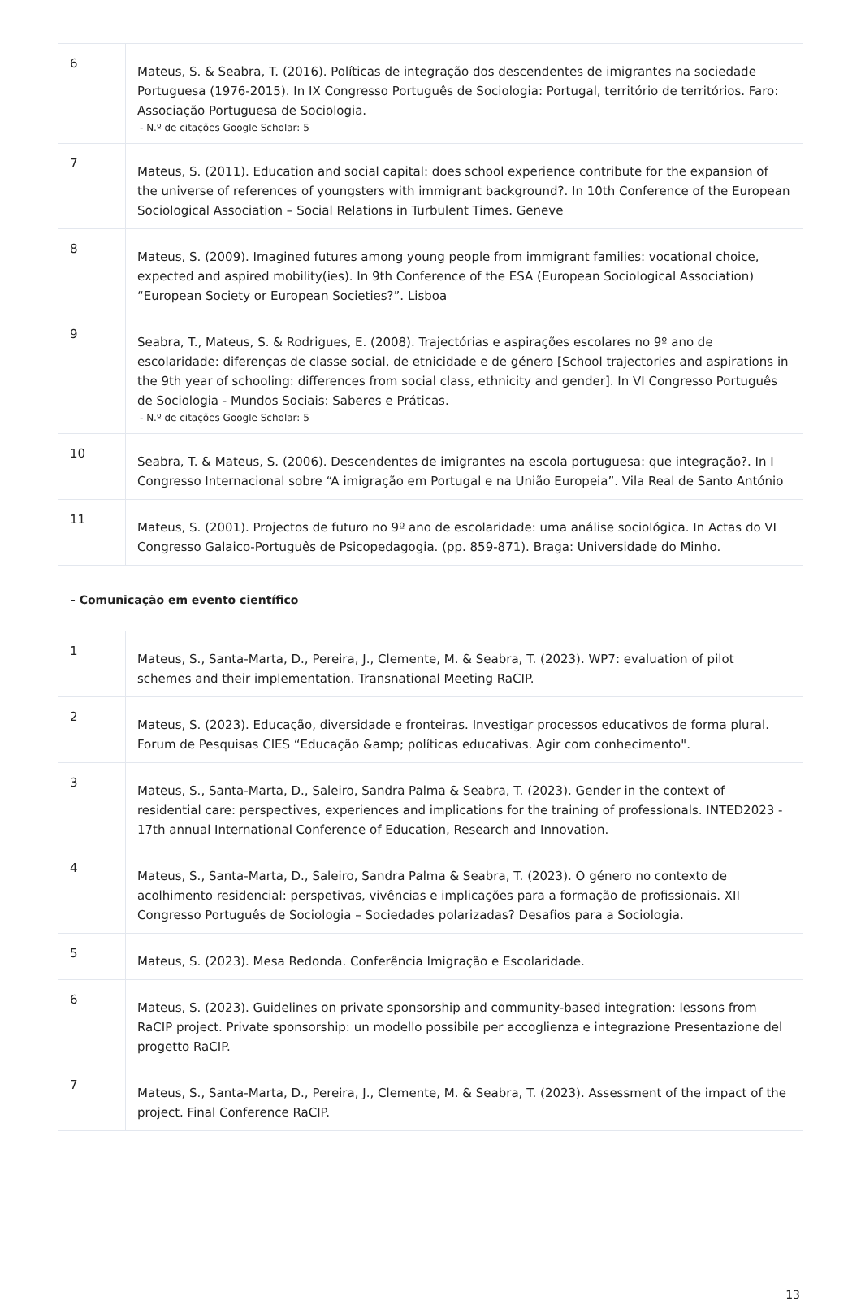| 6 | Mateus, S. & Seabra, T. (2016). Políticas de integração dos descendentes de imigrantes na sociedade Portuguesa (1976-2015). In IX Congresso Português de Sociologia: Portugal, território de territórios. Faro: Associação Portuguesa de Sociologia. - N.º de citações Google Scholar: 5 |
| 7 | Mateus, S. (2011). Education and social capital: does school experience contribute for the expansion of the universe of references of youngsters with immigrant background?. In 10th Conference of the European Sociological Association – Social Relations in Turbulent Times. Geneve |
| 8 | Mateus, S. (2009). Imagined futures among young people from immigrant families: vocational choice, expected and aspired mobility(ies). In 9th Conference of the ESA (European Sociological Association) “European Society or European Societies?”. Lisboa |
| 9 | Seabra, T., Mateus, S. & Rodrigues, E. (2008). Trajectórias e aspirações escolares no 9º ano de escolaridade: diferenças de classe social, de etnicidade e de género [School trajectories and aspirations in the 9th year of schooling: differences from social class, ethnicity and gender]. In VI Congresso Português de Sociologia - Mundos Sociais: Saberes e Práticas. - N.º de citações Google Scholar: 5 |
| 10 | Seabra, T. & Mateus, S. (2006). Descendentes de imigrantes na escola portuguesa: que integração?. In I Congresso Internacional sobre “A imigração em Portugal e na União Europeia”. Vila Real de Santo António |
| 11 | Mateus, S. (2001). Projectos de futuro no 9º ano de escolaridade: uma análise sociológica. In Actas do VI Congresso Galaico-Português de Psicopedagogia. (pp. 859-871). Braga: Universidade do Minho. |
- Comunicação em evento científico
| 1 | Mateus, S., Santa-Marta, D., Pereira, J., Clemente, M. & Seabra, T. (2023). WP7: evaluation of pilot schemes and their implementation. Transnational Meeting RaCIP. |
| 2 | Mateus, S. (2023). Educação, diversidade e fronteiras. Investigar processos educativos de forma plural. Forum de Pesquisas CIES “Educação &amp; políticas educativas. Agir com conhecimento". |
| 3 | Mateus, S., Santa-Marta, D., Saleiro, Sandra Palma & Seabra, T. (2023). Gender in the context of residential care: perspectives, experiences and implications for the training of professionals. INTED2023 - 17th annual International Conference of Education, Research and Innovation. |
| 4 | Mateus, S., Santa-Marta, D., Saleiro, Sandra Palma & Seabra, T. (2023). O género no contexto de acolhimento residencial: perspetivas, vivências e implicações para a formação de profissionais. XII Congresso Português de Sociologia – Sociedades polarizadas? Desafios para a Sociologia. |
| 5 | Mateus, S. (2023). Mesa Redonda. Conferência Imigração e Escolaridade. |
| 6 | Mateus, S. (2023). Guidelines on private sponsorship and community-based integration: lessons from RaCIP project. Private sponsorship: un modello possibile per accoglienza e integrazione Presentazione del progetto RaCIP. |
| 7 | Mateus, S., Santa-Marta, D., Pereira, J., Clemente, M. & Seabra, T. (2023). Assessment of the impact of the project. Final Conference RaCIP. |
13